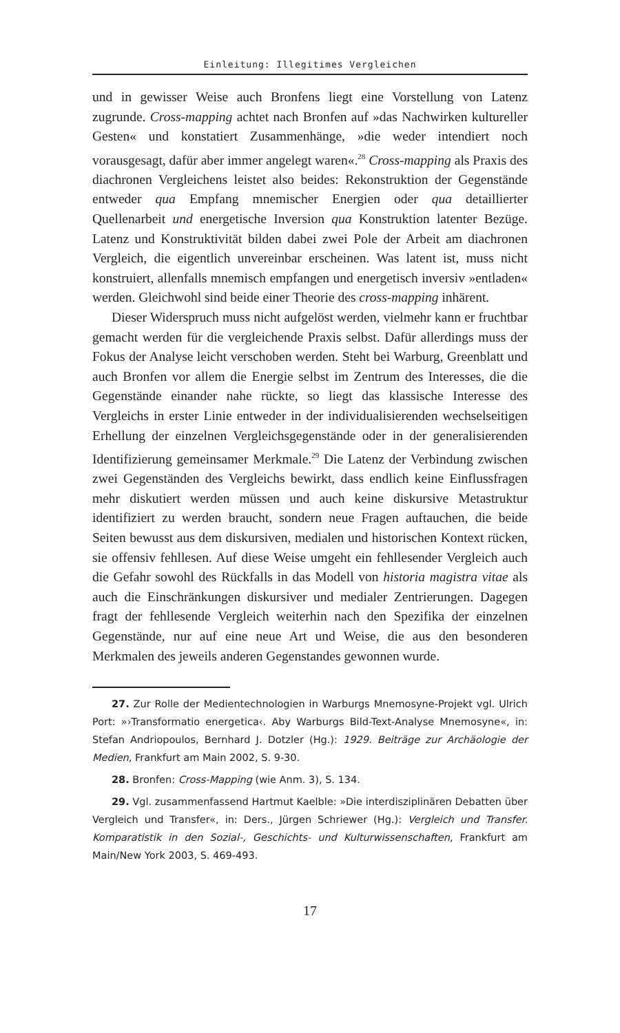Einleitung: Illegitimes Vergleichen
und in gewisser Weise auch Bronfens liegt eine Vorstellung von Latenz zugrunde. Cross-mapping achtet nach Bronfen auf »das Nachwirken kultureller Gesten« und konstatiert Zusammenhänge, »die weder intendiert noch vorausgesagt, dafür aber immer angelegt waren«.<sup>28</sup> Cross-mapping als Praxis des diachronen Vergleichens leistet also beides: Rekonstruktion der Gegenstände entweder qua Empfang mnemischer Energien oder qua detaillierter Quellenarbeit und energetische Inversion qua Konstruktion latenter Bezüge. Latenz und Konstruktivität bilden dabei zwei Pole der Arbeit am diachronen Vergleich, die eigentlich unvereinbar erscheinen. Was latent ist, muss nicht konstruiert, allenfalls mnemisch empfangen und energetisch inversiv »entladen« werden. Gleichwohl sind beide einer Theorie des cross-mapping inhärent.
Dieser Widerspruch muss nicht aufgelöst werden, vielmehr kann er fruchtbar gemacht werden für die vergleichende Praxis selbst. Dafür allerdings muss der Fokus der Analyse leicht verschoben werden. Steht bei Warburg, Greenblatt und auch Bronfen vor allem die Energie selbst im Zentrum des Interesses, die die Gegenstände einander nahe rückte, so liegt das klassische Interesse des Vergleichs in erster Linie entweder in der individualisierenden wechselseitigen Erhellung der einzelnen Vergleichsgegenstände oder in der generalisierenden Identifizierung gemeinsamer Merkmale.<sup>29</sup> Die Latenz der Verbindung zwischen zwei Gegenständen des Vergleichs bewirkt, dass endlich keine Einflussfragen mehr diskutiert werden müssen und auch keine diskursive Metastruktur identifiziert zu werden braucht, sondern neue Fragen auftauchen, die beide Seiten bewusst aus dem diskursiven, medialen und historischen Kontext rücken, sie offensiv fehllesen. Auf diese Weise umgeht ein fehllesender Vergleich auch die Gefahr sowohl des Rückfalls in das Modell von historia magistra vitae als auch die Einschränkungen diskursiver und medialer Zentrierungen. Dagegen fragt der fehllesende Vergleich weiterhin nach den Spezifika der einzelnen Gegenstände, nur auf eine neue Art und Weise, die aus den besonderen Merkmalen des jeweils anderen Gegenstandes gewonnen wurde.
27. Zur Rolle der Medientechnologien in Warburgs Mnemosyne-Projekt vgl. Ulrich Port: »›Transformatio energetica‹. Aby Warburgs Bild-Text-Analyse Mnemosyne«, in: Stefan Andriopoulos, Bernhard J. Dotzler (Hg.): 1929. Beiträge zur Archäologie der Medien, Frankfurt am Main 2002, S. 9-30.
28. Bronfen: Cross-Mapping (wie Anm. 3), S. 134.
29. Vgl. zusammenfassend Hartmut Kaelble: »Die interdisziplinären Debatten über Vergleich und Transfer«, in: Ders., Jürgen Schriewer (Hg.): Vergleich und Transfer. Komparatistik in den Sozial-, Geschichts- und Kulturwissenschaften, Frankfurt am Main/New York 2003, S. 469-493.
17